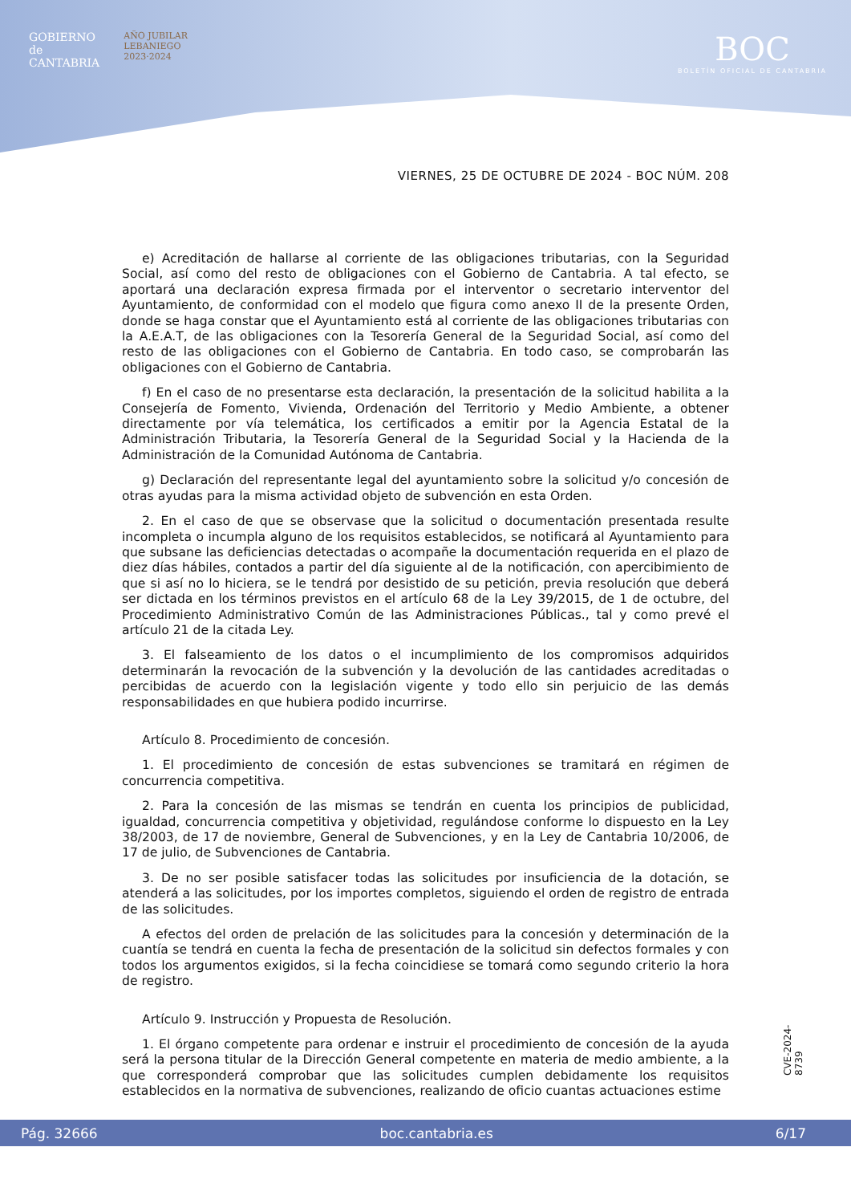GOBIERNO
de
CANTABRIA
AÑO JUBILAR
LEBANIEGO
2023·2024
BOC
BOLETÍN OFICIAL DE CANTABRIA
VIERNES, 25 DE OCTUBRE DE 2024 - BOC NÚM. 208
e) Acreditación de hallarse al corriente de las obligaciones tributarias, con la Seguridad Social, así como del resto de obligaciones con el Gobierno de Cantabria. A tal efecto, se aportará una declaración expresa firmada por el interventor o secretario interventor del Ayuntamiento, de conformidad con el modelo que figura como anexo II de la presente Orden, donde se haga constar que el Ayuntamiento está al corriente de las obligaciones tributarias con la A.E.A.T, de las obligaciones con la Tesorería General de la Seguridad Social, así como del resto de las obligaciones con el Gobierno de Cantabria. En todo caso, se comprobarán las obligaciones con el Gobierno de Cantabria.
f) En el caso de no presentarse esta declaración, la presentación de la solicitud habilita a la Consejería de Fomento, Vivienda, Ordenación del Territorio y Medio Ambiente, a obtener directamente por vía telemática, los certificados a emitir por la Agencia Estatal de la Administración Tributaria, la Tesorería General de la Seguridad Social y la Hacienda de la Administración de la Comunidad Autónoma de Cantabria.
g) Declaración del representante legal del ayuntamiento sobre la solicitud y/o concesión de otras ayudas para la misma actividad objeto de subvención en esta Orden.
2. En el caso de que se observase que la solicitud o documentación presentada resulte incompleta o incumpla alguno de los requisitos establecidos, se notificará al Ayuntamiento para que subsane las deficiencias detectadas o acompañe la documentación requerida en el plazo de diez días hábiles, contados a partir del día siguiente al de la notificación, con apercibimiento de que si así no lo hiciera, se le tendrá por desistido de su petición, previa resolución que deberá ser dictada en los términos previstos en el artículo 68 de la Ley 39/2015, de 1 de octubre, del Procedimiento Administrativo Común de las Administraciones Públicas., tal y como prevé el artículo 21 de la citada Ley.
3. El falseamiento de los datos o el incumplimiento de los compromisos adquiridos determinarán la revocación de la subvención y la devolución de las cantidades acreditadas o percibidas de acuerdo con la legislación vigente y todo ello sin perjuicio de las demás responsabilidades en que hubiera podido incurrirse.
Artículo 8. Procedimiento de concesión.
1. El procedimiento de concesión de estas subvenciones se tramitará en régimen de concurrencia competitiva.
2. Para la concesión de las mismas se tendrán en cuenta los principios de publicidad, igualdad, concurrencia competitiva y objetividad, regulándose conforme lo dispuesto en la Ley 38/2003, de 17 de noviembre, General de Subvenciones, y en la Ley de Cantabria 10/2006, de 17 de julio, de Subvenciones de Cantabria.
3. De no ser posible satisfacer todas las solicitudes por insuficiencia de la dotación, se atenderá a las solicitudes, por los importes completos, siguiendo el orden de registro de entrada de las solicitudes.
A efectos del orden de prelación de las solicitudes para la concesión y determinación de la cuantía se tendrá en cuenta la fecha de presentación de la solicitud sin defectos formales y con todos los argumentos exigidos, si la fecha coincidiese se tomará como segundo criterio la hora de registro.
Artículo 9. Instrucción y Propuesta de Resolución.
1. El órgano competente para ordenar e instruir el procedimiento de concesión de la ayuda será la persona titular de la Dirección General competente en materia de medio ambiente, a la que corresponderá comprobar que las solicitudes cumplen debidamente los requisitos establecidos en la normativa de subvenciones, realizando de oficio cuantas actuaciones estime
CVE-2024-8739
Pág. 32666 boc.cantabria.es 6/17